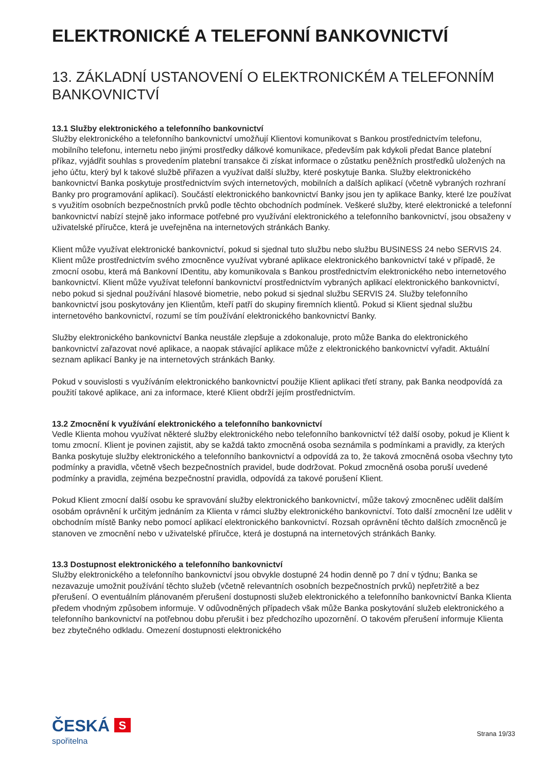ELEKTRONICKÉ A TELEFONNÍ BANKOVNICTVÍ
13. ZÁKLADNÍ USTANOVENÍ O ELEKTRONICKÉM A TELEFONNÍM BANKOVNICTVÍ
13.1 Služby elektronického a telefonního bankovnictví
Služby elektronického a telefonního bankovnictví umožňují Klientovi komunikovat s Bankou prostřednictvím telefonu, mobilního telefonu, internetu nebo jinými prostředky dálkové komunikace, především pak kdykoli předat Bance platební příkaz, vyjádřit souhlas s provedením platební transakce či získat informace o zůstatku peněžních prostředků uložených na jeho účtu, který byl k takové službě přiřazen a využívat další služby, které poskytuje Banka. Služby elektronického bankovnictví Banka poskytuje prostřednictvím svých internetových, mobilních a dalších aplikací (včetně vybraných rozhraní Banky pro programování aplikací). Součástí elektronického bankovnictví Banky jsou jen ty aplikace Banky, které lze používat s využitím osobních bezpečnostních prvků podle těchto obchodních podmínek. Veškeré služby, které elektronické a telefonní bankovnictví nabízí stejně jako informace potřebné pro využívání elektronického a telefonního bankovnictví, jsou obsaženy v uživatelské příručce, která je uveřejněna na internetových stránkách Banky.
Klient může využívat elektronické bankovnictví, pokud si sjednal tuto službu nebo službu BUSINESS 24 nebo SERVIS 24. Klient může prostřednictvím svého zmocněnce využívat vybrané aplikace elektronického bankovnictví také v případě, že zmocní osobu, která má Bankovní IDentitu, aby komunikovala s Bankou prostřednictvím elektronického nebo internetového bankovnictví. Klient může využívat telefonní bankovnictví prostřednictvím vybraných aplikací elektronického bankovnictví, nebo pokud si sjednal používání hlasové biometrie, nebo pokud si sjednal službu SERVIS 24. Služby telefonního bankovnictví jsou poskytovány jen Klientům, kteří patří do skupiny firemních klientů. Pokud si Klient sjednal službu internetového bankovnictví, rozumí se tím používání elektronického bankovnictví Banky.
Služby elektronického bankovnictví Banka neustále zlepšuje a zdokonaluje, proto může Banka do elektronického bankovnictví zařazovat nové aplikace, a naopak stávající aplikace může z elektronického bankovnictví vyřadit. Aktuální seznam aplikací Banky je na internetových stránkách Banky.
Pokud v souvislosti s využíváním elektronického bankovnictví použije Klient aplikaci třetí strany, pak Banka neodpovídá za použití takové aplikace, ani za informace, které Klient obdrží jejím prostřednictvím.
13.2 Zmocnění k využívání elektronického a telefonního bankovnictví
Vedle Klienta mohou využívat některé služby elektronického nebo telefonního bankovnictví též další osoby, pokud je Klient k tomu zmocní. Klient je povinen zajistit, aby se každá takto zmocněná osoba seznámila s podmínkami a pravidly, za kterých Banka poskytuje služby elektronického a telefonního bankovnictví a odpovídá za to, že taková zmocněná osoba všechny tyto podmínky a pravidla, včetně všech bezpečnostních pravidel, bude dodržovat. Pokud zmocněná osoba poruší uvedené podmínky a pravidla, zejména bezpečnostní pravidla, odpovídá za takové porušení Klient.
Pokud Klient zmocní další osobu ke spravování služby elektronického bankovnictví, může takový zmocněnec udělit dalším osobám oprávnění k určitým jednáním za Klienta v rámci služby elektronického bankovnictví. Toto další zmocnění lze udělit v obchodním místě Banky nebo pomocí aplikací elektronického bankovnictví. Rozsah oprávnění těchto dalších zmocněnců je stanoven ve zmocnění nebo v uživatelské příručce, která je dostupná na internetových stránkách Banky.
13.3 Dostupnost elektronického a telefonního bankovnictví
Služby elektronického a telefonního bankovnictví jsou obvykle dostupné 24 hodin denně po 7 dní v týdnu; Banka se nezavazuje umožnit používání těchto služeb (včetně relevantních osobních bezpečnostních prvků) nepřetržitě a bez přerušení. O eventuálním plánovaném přerušení dostupnosti služeb elektronického a telefonního bankovnictví Banka Klienta předem vhodným způsobem informuje. V odůvodněných případech však může Banka poskytování služeb elektronického a telefonního bankovnictví na potřebnou dobu přerušit i bez předchozího upozornění. O takovém přerušení informuje Klienta bez zbytečného odkladu. Omezení dostupnosti elektronického
ČESKÁ S
spořitelna
Strana 19/33